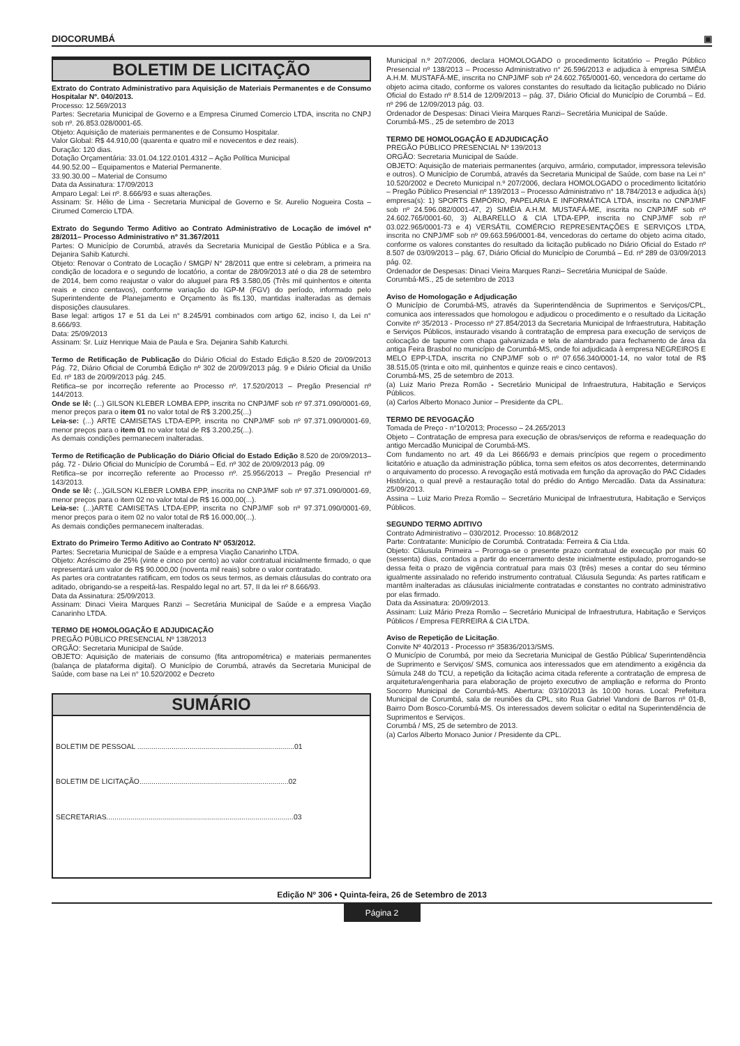DIOCORUMBÁ ▣
BOLETIM DE LICITAÇÃO
Extrato do Contrato Administrativo para Aquisição de Materiais Permanentes e de Consumo Hospitalar Nº. 040/2013.
Processo: 12.569/2013
Partes: Secretaria Municipal de Governo e a Empresa Cirumed Comercio LTDA, inscrita no CNPJ sob nº. 26.853.028/0001-65.
Objeto: Aquisição de materiais permanentes e de Consumo Hospitalar.
Valor Global: R$ 44.910,00 (quarenta e quatro mil e novecentos e dez reais).
Duração: 120 dias.
Dotação Orçamentária: 33.01.04.122.0101.4312 – Ação Política Municipal
44.90.52.00 – Equipamentos e Material Permanente.
33.90.30.00 – Material de Consumo
Data da Assinatura: 17/09/2013
Amparo Legal: Lei nº. 8.666/93 e suas alterações.
Assinam: Sr. Hélio de Lima - Secretaria Municipal de Governo e Sr. Aurelio Nogueira Costa – Cirumed Comercio LTDA.
Extrato do Segundo Termo Aditivo ao Contrato Administrativo de Locação de imóvel nº 28/2011– Processo Administrativo nº 31.367/2011
Partes: O Município de Corumbá, através da Secretaria Municipal de Gestão Pública e a Sra. Dejanira Sahib Katurchi.
Objeto: Renovar o Contrato de Locação / SMGP/ N° 28/2011 que entre si celebram, a primeira na condição de locadora e o segundo de locatório, a contar de 28/09/2013 até o dia 28 de setembro de 2014, bem como reajustar o valor do aluguel para R$ 3.580,05 (Três mil quinhentos e oitenta reais e cinco centavos), conforme variação do IGP-M (FGV) do período, informado pelo Superintendente de Planejamento e Orçamento às fls.130, mantidas inalteradas as demais disposições clausulares.
Base legal: artigos 17 e 51 da Lei n° 8.245/91 combinados com artigo 62, inciso I, da Lei n° 8.666/93.
Data: 25/09/2013
Assinam: Sr. Luiz Henrique Maia de Paula e Sra. Dejanira Sahib Katurchi.
Termo de Retificação de Publicação do Diário Oficial do Estado Edição 8.520 de 20/09/2013 Pág. 72, Diário Oficial de Corumbá Edição nº 302 de 20/09/2013 pág. 9 e Diário Oficial da União Ed. nº 183 de 20/09/2013 pág. 245.
Retifica–se por incorreção referente ao Processo nº. 17.520/2013 – Pregão Presencial nº 144/2013.
Onde se lê: (...) GILSON KLEBER LOMBA EPP, inscrita no CNPJ/MF sob nº 97.371.090/0001-69, menor preços para o item 01 no valor total de R$ 3.200,25(...)
Leia-se: (...) ARTE CAMISETAS LTDA-EPP, inscrita no CNPJ/MF sob nº 97.371.090/0001-69, menor preços para o item 01 no valor total de R$ 3.200,25(...).
As demais condições permanecem inalteradas.
Termo de Retificação de Publicação do Diário Oficial do Estado Edição 8.520 de 20/09/2013– pág. 72 - Diário Oficial do Município de Corumbá – Ed. nº 302 de 20/09/2013 pág. 09
Retifica–se por incorreção referente ao Processo nº. 25.956/2013 – Pregão Presencial nº 143/2013.
Onde se lê: (...)GILSON KLEBER LOMBA EPP, inscrita no CNPJ/MF sob nº 97.371.090/0001-69, menor preços para o item 02 no valor total de R$ 16.000,00(...).
Leia-se: (...)ARTE CAMISETAS LTDA-EPP, inscrita no CNPJ/MF sob nº 97.371.090/0001-69, menor preços para o item 02 no valor total de R$ 16.000,00(...).
As demais condições permanecem inalteradas.
Extrato do Primeiro Termo Aditivo ao Contrato Nº 053/2012.
Partes: Secretaria Municipal de Saúde e a empresa Viação Canarinho LTDA.
Objeto: Acréscimo de 25% (vinte e cinco por cento) ao valor contratual inicialmente firmado, o que representará um valor de R$ 90.000,00 (noventa mil reais) sobre o valor contratado.
As partes ora contratantes ratificam, em todos os seus termos, as demais cláusulas do contrato ora aditado, obrigando-se a respeitá-las. Respaldo legal no art. 57, II da lei nº 8.666/93.
Data da Assinatura: 25/09/2013.
Assinam: Dinaci Vieira Marques Ranzi – Secretária Municipal de Saúde e a empresa Viação Canarinho LTDA.
TERMO DE HOMOLOGAÇÃO E ADJUDICAÇÃO
PREGÃO PÚBLICO PRESENCIAL Nº 138/2013
ORGÃO: Secretaria Municipal de Saúde.
OBJETO: Aquisição de materiais de consumo (fita antropométrica) e materiais permanentes (balança de plataforma digital). O Município de Corumbá, através da Secretaria Municipal de Saúde, com base na Lei n° 10.520/2002 e Decreto
SUMÁRIO
BOLETIM DE PESSOAL ..............................................................................01
BOLETIM DE LICITAÇÃO..........................................................................02
SECRETARIAS.............................................................................................03
Municipal n.º 207/2006, declara HOMOLOGADO o procedimento licitatório – Pregão Público Presencial nº 138/2013 – Processo Administrativo n° 26.596/2013 e adjudica à empresa SIMÉIA A.H.M. MUSTAFÁ-ME, inscrita no CNPJ/MF sob nº 24.602.765/0001-60, vencedora do certame do objeto acima citado, conforme os valores constantes do resultado da licitação publicado no Diário Oficial do Estado nº 8.514 de 12/09/2013 – pág. 37, Diário Oficial do Município de Corumbá – Ed. nº 296 de 12/09/2013 pág. 03.
Ordenador de Despesas: Dinaci Vieira Marques Ranzi– Secretária Municipal de Saúde.
Corumbá-MS., 25 de setembro de 2013
TERMO DE HOMOLOGAÇÃO E ADJUDICAÇÃO
PREGÃO PÚBLICO PRESENCIAL Nº 139/2013
ORGÃO: Secretaria Municipal de Saúde.
OBJETO: Aquisição de materiais permanentes (arquivo, armário, computador, impressora televisão e outros). O Município de Corumbá, através da Secretaria Municipal de Saúde, com base na Lei n° 10.520/2002 e Decreto Municipal n.º 207/2006, declara HOMOLOGADO o procedimento licitatório – Pregão Público Presencial nº 139/2013 – Processo Administrativo n° 18.784/2013 e adjudica à(s) empresa(s): 1) SPORTS EMPÓRIO, PAPELARIA E INFORMÁTICA LTDA, inscrita no CNPJ/MF sob nº 24.596.082/0001-47, 2) SIMÉIA A.H.M. MUSTAFÁ-ME, inscrita no CNPJ/MF sob nº 24.602.765/0001-60, 3) ALBARELLO & CIA LTDA-EPP, inscrita no CNPJ/MF sob nº 03.022.965/0001-73 e 4) VERSÁTIL COMÉRCIO REPRESENTAÇÕES E SERVIÇOS LTDA, inscrita no CNPJ/MF sob nº 09.663.596/0001-84, vencedoras do certame do objeto acima citado, conforme os valores constantes do resultado da licitação publicado no Diário Oficial do Estado nº 8.507 de 03/09/2013 – pág. 67, Diário Oficial do Município de Corumbá – Ed. nº 289 de 03/09/2013 pág. 02.
Ordenador de Despesas: Dinaci Vieira Marques Ranzi– Secretária Municipal de Saúde.
Corumbá-MS., 25 de setembro de 2013
Aviso de Homologação e Adjudicação
O Município de Corumbá-MS, através da Superintendência de Suprimentos e Serviços/CPL, comunica aos interessados que homologou e adjudicou o procedimento e o resultado da Licitação Convite nº 35/2013 - Processo nº 27.854/2013 da Secretaria Municipal de Infraestrutura, Habitação e Serviços Públicos, instaurado visando à contratação de empresa para execução de serviços de colocação de tapume com chapa galvanizada e tela de alambrado para fechamento de área da antiga Feira Brasbol no município de Corumbá-MS, onde foi adjudicada à empresa NEGREIROS E MELO EPP-LTDA, inscrita no CNPJ/MF sob o nº 07.656.340/0001-14, no valor total de R$ 38.515,05 (trinta e oito mil, quinhentos e quinze reais e cinco centavos).
Corumbá-MS, 25 de setembro de 2013.
(a) Luiz Mario Preza Romão - Secretário Municipal de Infraestrutura, Habitação e Serviços Públicos.
(a) Carlos Alberto Monaco Junior – Presidente da CPL.
TERMO DE REVOGAÇÃO
Tomada de Preço - n°10/2013; Processo – 24.265/2013
Objeto – Contratação de empresa para execução de obras/serviços de reforma e readequação do antigo Mercadão Municipal de Corumbá-MS.
Com fundamento no art. 49 da Lei 8666/93 e demais princípios que regem o procedimento licitatório e atuação da administração pública, torna sem efeitos os atos decorrentes, determinando o arquivamento do processo. A revogação está motivada em função da aprovação do PAC Cidades Histórica, o qual prevê a restauração total do prédio do Antigo Mercadão. Data da Assinatura: 25/09/2013.
Assina – Luiz Mario Preza Romão – Secretário Municipal de Infraestrutura, Habitação e Serviços Públicos.
SEGUNDO TERMO ADITIVO
Contrato Administrativo – 030/2012. Processo: 10.868/2012
Parte: Contratante: Município de Corumbá. Contratada: Ferreira & Cia Ltda.
Objeto: Cláusula Primeira – Prorroga-se o presente prazo contratual de execução por mais 60 (sessenta) dias, contados a partir do encerramento deste inicialmente estipulado, prorrogando-se dessa feita o prazo de vigência contratual para mais 03 (três) meses a contar do seu término igualmente assinalado no referido instrumento contratual. Cláusula Segunda: As partes ratificam e mantêm inalteradas as cláusulas inicialmente contratadas e constantes no contrato administrativo por elas firmado.
Data da Assinatura: 20/09/2013.
Assinam: Luiz Mário Preza Romão – Secretário Municipal de Infraestrutura, Habitação e Serviços Públicos / Empresa FERREIRA & CIA LTDA.
Aviso de Repetição de Licitação.
Convite Nº 40/2013 - Processo nº 35836/2013/SMS.
O Município de Corumbá, por meio da Secretaria Municipal de Gestão Pública/ Superintendência de Suprimento e Serviços/ SMS, comunica aos interessados que em atendimento a exigência da Súmula 248 do TCU, a repetição da licitação acima citada referente a contratação de empresa de arquitetura/engenharia para elaboração de projeto executivo de ampliação e reforma do Pronto Socorro Municipal de Corumbá-MS. Abertura: 03/10/2013 às 10:00 horas. Local: Prefeitura Municipal de Corumbá, sala de reuniões da CPL, sito Rua Gabriel Vandoni de Barros nº 01-B, Bairro Dom Bosco-Corumbá-MS. Os interessados devem solicitar o edital na Superintendência de Suprimentos e Serviços.
Corumbá / MS, 25 de setembro de 2013.
(a) Carlos Alberto Monaco Junior / Presidente da CPL.
Edição Nº 306 • Quinta-feira, 26 de Setembro de 2013
Página 2